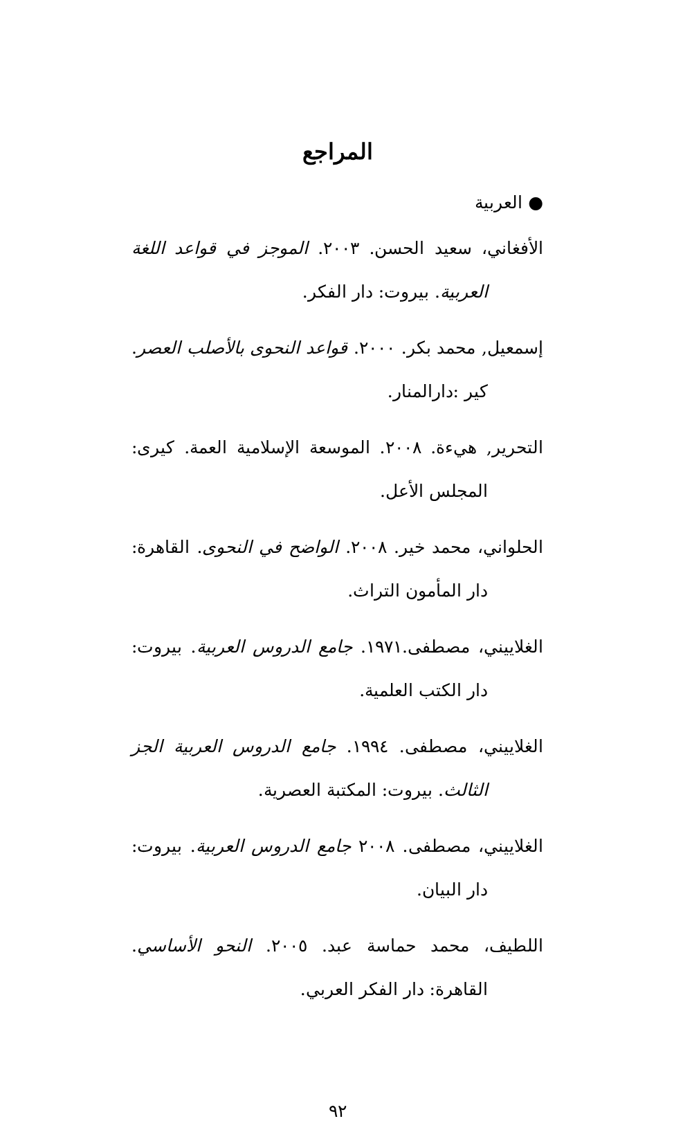المراجع
● العربية
الأفغاني، سعيد الحسن. ٢٠٠٣. الموجز في قواعد اللغة العربية. بيروت: دار الفكر.
إسمعيل, محمد بكر. ٢٠٠٠. قواعد النحوى بالأصلب العصر. كير :دارالمنار.
التحرير, هيءة. ٢٠٠٨. الموسعة الإسلامية العمة. كيرى: المجلس الأعل.
الحلواني، محمد خير. ٢٠٠٨. الواضح في النحوى. القاهرة: دار المأمون التراث.
الغلاييني، مصطفى.١٩٧١. جامع الدروس العربية. بيروت: دار الكتب العلمية.
الغلاييني، مصطفى. ١٩٩٤. جامع الدروس العربية الجز الثالث. بيروت: المكتبة العصرية.
الغلاييني، مصطفى. ٢٠٠٨ جامع الدروس العربية. بيروت: دار البيان.
اللطيف، محمد حماسة عبد. ٢٠٠٥. النحو الأساسي. القاهرة: دار الفكر العربي.
٩٢